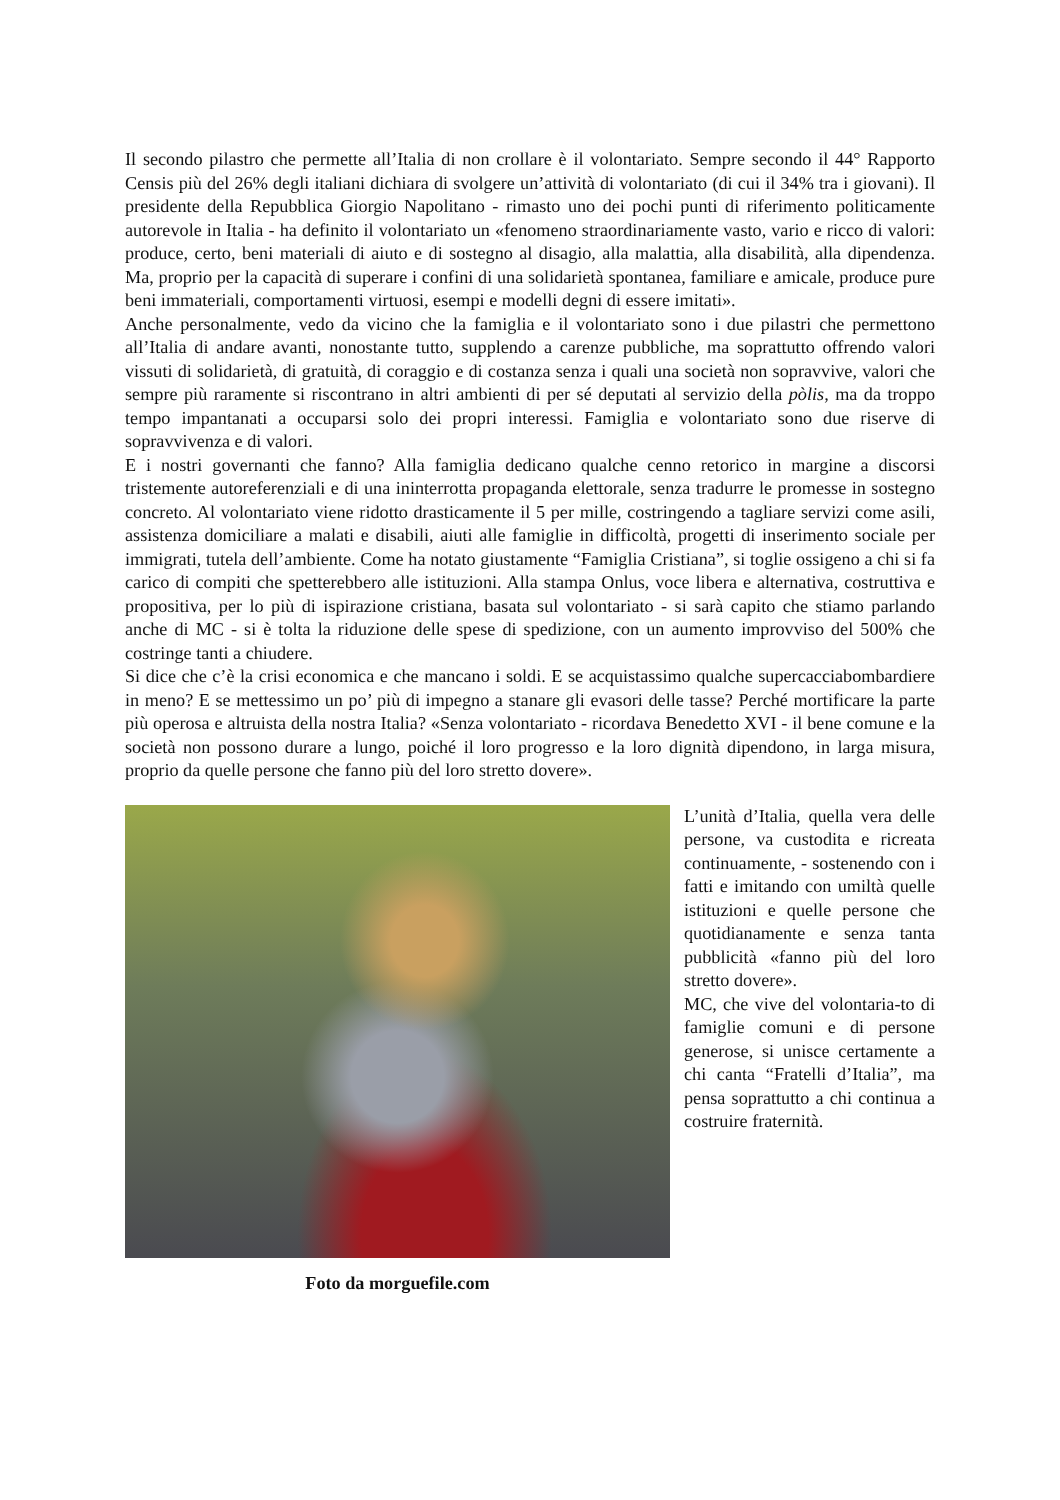Il secondo pilastro che permette all’Italia di non crollare è il volontariato. Sempre secondo il 44° Rapporto Censis più del 26% degli italiani dichiara di svolgere un’attività di volontariato (di cui il 34% tra i giovani). Il presidente della Repubblica Giorgio Napolitano - rimasto uno dei pochi punti di riferimento politicamente autorevole in Italia - ha definito il volontariato un «fenomeno straordinariamente vasto, vario e ricco di valori: produce, certo, beni materiali di aiuto e di sostegno al disagio, alla malattia, alla disabilità, alla dipendenza. Ma, proprio per la capacità di superare i confini di una solidarietà spontanea, familiare e amicale, produce pure beni immateriali, comportamenti virtuosi, esempi e modelli degni di essere imitati».
Anche personalmente, vedo da vicino che la famiglia e il volontariato sono i due pilastri che permettono all’Italia di andare avanti, nonostante tutto, supplendo a carenze pubbliche, ma soprattutto offrendo valori vissuti di solidarietà, di gratuità, di coraggio e di costanza senza i quali una società non sopravvive, valori che sempre più raramente si riscontrano in altri ambienti di per sé deputati al servizio della pòlis, ma da troppo tempo impantanati a occuparsi solo dei propri interessi. Famiglia e volontariato sono due riserve di sopravvivenza e di valori.
E i nostri governanti che fanno? Alla famiglia dedicano qualche cenno retorico in margine a discorsi tristemente autoreferenziali e di una ininterrotta propaganda elettorale, senza tradurre le promesse in sostegno concreto. Al volontariato viene ridotto drasticamente il 5 per mille, costringendo a tagliare servizi come asili, assistenza domiciliare a malati e disabili, aiuti alle famiglie in difficoltà, progetti di inserimento sociale per immigrati, tutela dell’ambiente. Come ha notato giustamente “Famiglia Cristiana”, si toglie ossigeno a chi si fa carico di compiti che spetterebbero alle istituzioni. Alla stampa Onlus, voce libera e alternativa, costruttiva e propositiva, per lo più di ispirazione cristiana, basata sul volontariato - si sarà capito che stiamo parlando anche di MC - si è tolta la riduzione delle spese di spedizione, con un aumento improvviso del 500% che costringe tanti a chiudere.
Si dice che c’è la crisi economica e che mancano i soldi. E se acquistassimo qualche supercacciabombardiere in meno? E se mettessimo un po’ più di impegno a stanare gli evasori delle tasse? Perché mortificare la parte più operosa e altruista della nostra Italia? «Senza volontariato - ricordava Benedetto XVI - il bene comune e la società non possono durare a lungo, poiché il loro progresso e la loro dignità dipendono, in larga misura, proprio da quelle persone che fanno più del loro stretto dovere».
Foto da morguefile.com
L’unità d’Italia, quella vera delle persone, va custodita e ricreata continuamente, - sostenendo con i fatti e imitando con umiltà quelle istituzioni e quelle persone che quotidianamente e senza tanta pubblicità «fanno più del loro stretto dovere».
MC, che vive del volontaria-to di famiglie comuni e di persone generose, si unisce certamente a chi canta “Fratelli d’Italia”, ma pensa soprattutto a chi continua a costruire fraternità.